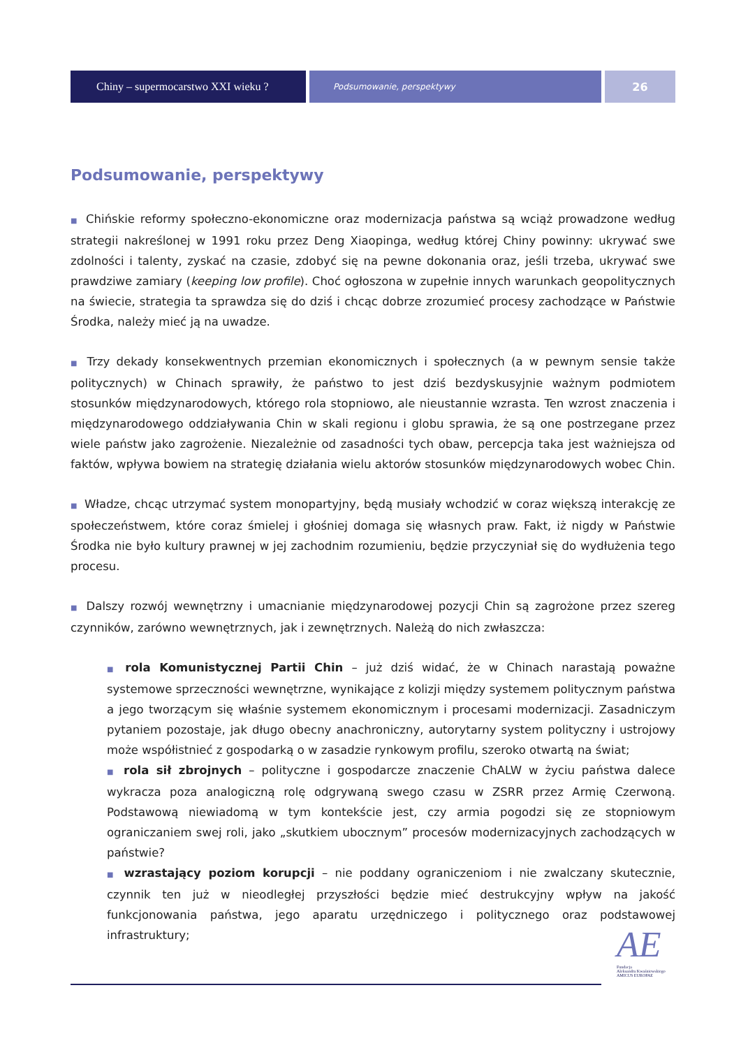Chiny – supermocarstwo XXI wieku ?
Podsumowanie, perspektywy
26
Podsumowanie, perspektywy
■ Chińskie reformy społeczno-ekonomiczne oraz modernizacja państwa są wciąż prowadzone według strategii nakreślonej w 1991 roku przez Deng Xiaopinga, według której Chiny powinny: ukrywać swe zdolności i talenty, zyskać na czasie, zdobyć się na pewne dokonania oraz, jeśli trzeba, ukrywać swe prawdziwe zamiary (keeping low profile). Choć ogłoszona w zupełnie innych warunkach geopolitycznych na świecie, strategia ta sprawdza się do dziś i chcąc dobrze zrozumieć procesy zachodzące w Państwie Środka, należy mieć ją na uwadze.
■ Trzy dekady konsekwentnych przemian ekonomicznych i społecznych (a w pewnym sensie także politycznych) w Chinach sprawiły, że państwo to jest dziś bezdyskusyjnie ważnym podmiotem stosunków międzynarodowych, którego rola stopniowo, ale nieustannie wzrasta. Ten wzrost znaczenia i międzynarodowego oddziaływania Chin w skali regionu i globu sprawia, że są one postrzegane przez wiele państw jako zagrożenie. Niezależnie od zasadności tych obaw, percepcja taka jest ważniejsza od faktów, wpływa bowiem na strategię działania wielu aktorów stosunków międzynarodowych wobec Chin.
■ Władze, chcąc utrzymać system monopartyjny, będą musiały wchodzić w coraz większą interakcję ze społeczeństwem, które coraz śmielej i głośniej domaga się własnych praw. Fakt, iż nigdy w Państwie Środka nie było kultury prawnej w jej zachodnim rozumieniu, będzie przyczyniał się do wydłużenia tego procesu.
■ Dalszy rozwój wewnętrzny i umacnianie międzynarodowej pozycji Chin są zagrożone przez szereg czynników, zarówno wewnętrznych, jak i zewnętrznych. Należą do nich zwłaszcza:
■ rola Komunistycznej Partii Chin – już dziś widać, że w Chinach narastają poważne systemowe sprzeczności wewnętrzne, wynikające z kolizji między systemem politycznym państwa a jego tworzącym się właśnie systemem ekonomicznym i procesami modernizacji. Zasadniczym pytaniem pozostaje, jak długo obecny anachroniczny, autorytarny system polityczny i ustrojowy może współistnieć z gospodarką o w zasadzie rynkowym profilu, szeroko otwartą na świat;
■ rola sił zbrojnych – polityczne i gospodarcze znaczenie ChALW w życiu państwa dalece wykracza poza analogiczną rolę odgrywaną swego czasu w ZSRR przez Armię Czerwoną. Podstawową niewiadomą w tym kontekście jest, czy armia pogodzi się ze stopniowym ograniczaniem swej roli, jako „skutkiem ubocznym” procesów modernizacyjnych zachodzących w państwie?
■ wzrastający poziom korupcji – nie poddany ograniczeniom i nie zwalczany skutecznie, czynnik ten już w nieodległej przyszłości będzie mieć destrukcyjny wpływ na jakość funkcjonowania państwa, jego aparatu urzędniczego i politycznego oraz podstawowej infrastruktury;
AE
Fundacja
Aleksandra Kwaśniewskiego
AMICUS EUROPAE